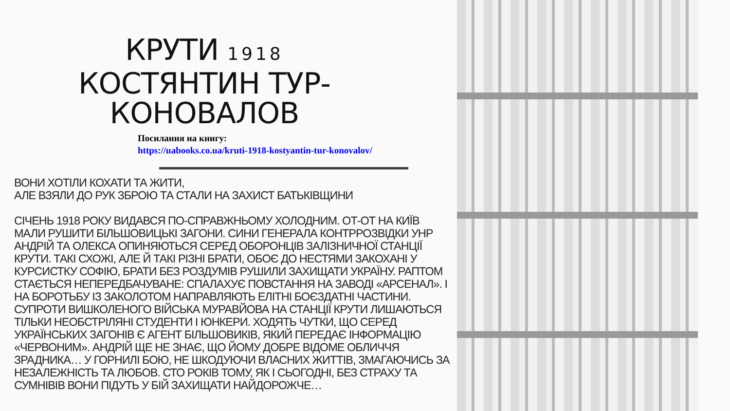КРУТИ 1918
КОСТЯНТИН ТУР-
КОНОВАЛОВ
Посилання на книгу:
https://uabooks.co.ua/kruti-1918-kostyantin-tur-konovalov/
ВОНИ ХОТІЛИ КОХАТИ ТА ЖИТИ,
АЛЕ ВЗЯЛИ ДО РУК ЗБРОЮ ТА СТАЛИ НА ЗАХИСТ БАТЬКІВЩИНИ
СІЧЕНЬ 1918 РОКУ ВИДАВСЯ ПО-СПРАВЖНЬОМУ ХОЛОДНИМ. ОТ-ОТ НА КИЇВ МАЛИ РУШИТИ БІЛЬШОВИЦЬКІ ЗАГОНИ. СИНИ ГЕНЕРАЛА КОНТРРОЗВІДКИ УНР АНДРІЙ ТА ОЛЕКСА ОПИНЯЮТЬСЯ СЕРЕД ОБОРОНЦІВ ЗАЛІЗНИЧНОЇ СТАНЦІЇ КРУТИ. ТАКІ СХОЖІ, АЛЕ Й ТАКІ РІЗНІ БРАТИ, ОБОЄ ДО НЕСТЯМИ ЗАКОХАНІ У КУРСИСТКУ СОФІЮ, БРАТИ БЕЗ РОЗДУМІВ РУШИЛИ ЗАХИЩАТИ УКРАЇНУ. РАПТОМ СТАЄТЬСЯ НЕПЕРЕДБАЧУВАНЕ: СПАЛАХУЄ ПОВСТАННЯ НА ЗАВОДІ «АРСЕНАЛ». І НА БОРОТЬБУ ІЗ ЗАКОЛОТОМ НАПРАВЛЯЮТЬ ЕЛІТНІ БОЄЗДАТНІ ЧАСТИНИ. СУПРОТИ ВИШКОЛЕНОГО ВІЙСЬКА МУРАВЙОВА НА СТАНЦІЇ КРУТИ ЛИШАЮТЬСЯ ТІЛЬКИ НЕОБСТРІЛЯНІ СТУДЕНТИ І ЮНКЕРИ. ХОДЯТЬ ЧУТКИ, ЩО СЕРЕД УКРАЇНСЬКИХ ЗАГОНІВ Є АГЕНТ БІЛЬШОВИКІВ, ЯКИЙ ПЕРЕДАЄ ІНФОРМАЦІЮ «ЧЕРВОНИМ». АНДРІЙ ЩЕ НЕ ЗНАЄ, ЩО ЙОМУ ДОБРЕ ВІДОМЕ ОБЛИЧЧЯ ЗРАДНИКА… У ГОРНИЛІ БОЮ, НЕ ШКОДУЮЧИ ВЛАСНИХ ЖИТТІВ, ЗМАГАЮЧИСЬ ЗА НЕЗАЛЕЖНІСТЬ ТА ЛЮБОВ. СТО РОКІВ ТОМУ, ЯК І СЬОГОДНІ, БЕЗ СТРАХУ ТА СУМНІВІВ ВОНИ ПІДУТЬ У БІЙ ЗАХИЩАТИ НАЙДОРОЖЧЕ…